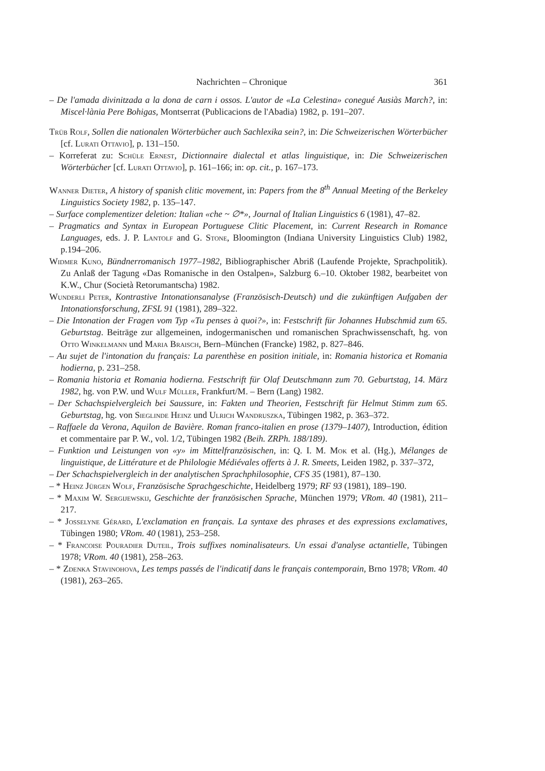Nachrichten – Chronique 361
– De l'amada divinitzada a la dona de carn i ossos. L'autor de «La Celestina» conegué Ausiàs March?, in: Miscel·lània Pere Bohigas, Montserrat (Publicacions de l'Abadia) 1982, p. 191–207.
Trüb Rolf, Sollen die nationalen Wörterbücher auch Sachlexika sein?, in: Die Schweizerischen Wörterbücher [cf. Lurati Ottavio], p. 131–150.
– Korreferat zu: Schüle Ernest, Dictionnaire dialectal et atlas linguistique, in: Die Schweizerischen Wörterbücher [cf. Lurati Ottavio], p. 161–166; in: op. cit., p. 167–173.
Wanner Dieter, A history of spanish clitic movement, in: Papers from the 8<sup>th</sup> Annual Meeting of the Berkeley Linguistics Society 1982, p. 135–147.
– Surface complementizer deletion: Italian «che ~ ∅*», Journal of Italian Linguistics 6 (1981), 47–82.
– Pragmatics and Syntax in European Portuguese Clitic Placement, in: Current Research in Romance Languages, eds. J. P. Lantolf and G. Stone, Bloomington (Indiana University Linguistics Club) 1982, p.194–206.
Widmer Kuno, Bündnerromanisch 1977–1982, Bibliographischer Abriß (Laufende Projekte, Sprachpolitik). Zu Anlaß der Tagung «Das Romanische in den Ostalpen», Salzburg 6.–10. Oktober 1982, bearbeitet von K.W., Chur (Società Retorumantscha) 1982.
Wunderli Peter, Kontrastive Intonationsanalyse (Französisch-Deutsch) und die zukünftigen Aufgaben der Intonationsforschung, ZFSL 91 (1981), 289–322.
– Die Intonation der Fragen vom Typ «Tu penses à quoi?», in: Festschrift für Johannes Hubschmid zum 65. Geburtstag. Beiträge zur allgemeinen, indogermanischen und romanischen Sprachwissenschaft, hg. von Otto Winkelmann und Maria Braisch, Bern–München (Francke) 1982, p. 827–846.
– Au sujet de l'intonation du français: La parenthèse en position initiale, in: Romania historica et Romania hodierna, p. 231–258.
– Romania historia et Romania hodierna. Festschrift für Olaf Deutschmann zum 70. Geburtstag, 14. März 1982, hg. von P.W. und Wulf Müller, Frankfurt/M. – Bern (Lang) 1982.
– Der Schachspielvergleich bei Saussure, in: Fakten und Theorien, Festschrift für Helmut Stimm zum 65. Geburtstag, hg. von Sieglinde Heinz und Ulrich Wandruszka, Tübingen 1982, p. 363–372.
– Raffaele da Verona, Aquilon de Bavière. Roman franco-italien en prose (1379–1407), Introduction, édition et commentaire par P. W., vol. 1/2, Tübingen 1982 (Beih. ZRPh. 188/189).
– Funktion und Leistungen von «y» im Mittelfranzösischen, in: Q. I. M. Mok et al. (Hg.), Mélanges de linguistique, de Littérature et de Philologie Médiévales offerts à J. R. Smeets, Leiden 1982, p. 337–372,
– Der Schachspielvergleich in der analytischen Sprachphilosophie, CFS 35 (1981), 87–130.
– * Heinz Jürgen Wolf, Französische Sprachgeschichte, Heidelberg 1979; RF 93 (1981), 189–190.
– * Maxim W. Sergijewskij, Geschichte der französischen Sprache, München 1979; VRom. 40 (1981), 211–217.
– * Josselyne Gérard, L'exclamation en français. La syntaxe des phrases et des expressions exclamatives, Tübingen 1980; VRom. 40 (1981), 253–258.
– * Francoise Pouradier Duteil, Trois suffixes nominalisateurs. Un essai d'analyse actantielle, Tübingen 1978; VRom. 40 (1981), 258–263.
– * Zdenka Stavinohova, Les temps passés de l'indicatif dans le français contemporain, Brno 1978; VRom. 40 (1981), 263–265.